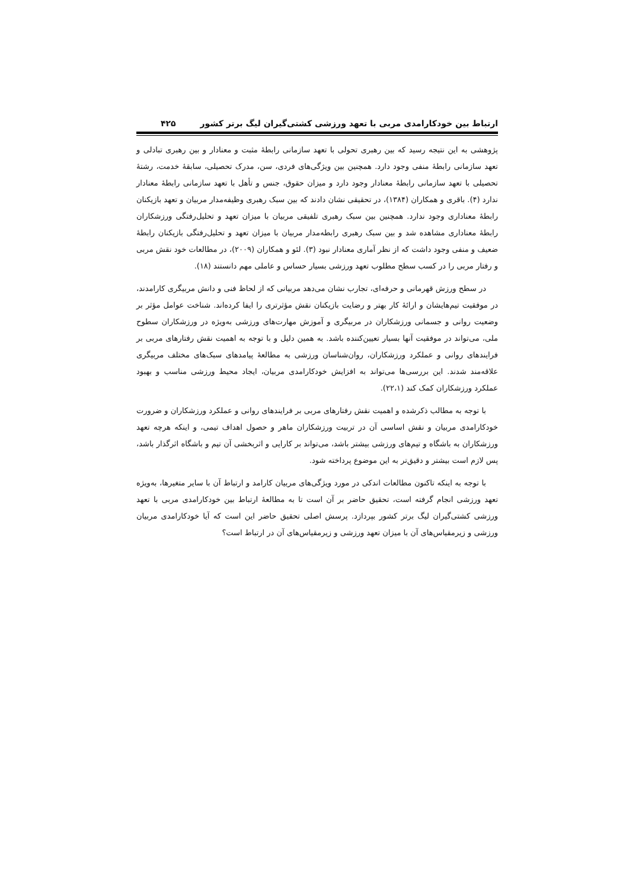ارتباط بین خودکارامدی مربی با تعهد ورزشی کشتی‌گیران لیگ برتر کشور ۴۲۵
پژوهشی به این نتیجه رسید که بین رهبری تحولی با تعهد سازمانی رابطهٔ مثبت و معنادار و بین رهبری تبادلی و تعهد سازمانی رابطهٔ منفی وجود دارد. همچنین بین ویژگی‌های فردی، سن، مدرک تحصیلی، سابقهٔ خدمت، رشتهٔ تحصیلی با تعهد سازمانی رابطهٔ معنادار وجود دارد و میزان حقوق، جنس و تأهل با تعهد سازمانی رابطهٔ معنادار ندارد (۴). باقری و همکاران (۱۳۸۴)، در تحقیقی نشان دادند که بین سبک رهبری وظیفه‌مدار مربیان و تعهد بازیکنان رابطهٔ معناداری وجود ندارد. همچنین بین سبک رهبری تلفیقی مربیان با میزان تعهد و تحلیل‌رفتگی ورزشکاران رابطهٔ معناداری مشاهده شد و بین سبک رهبری رابطه‌مدار مربیان با میزان تعهد و تحلیل‌رفتگی بازیکنان رابطهٔ ضعیف و منفی وجود داشت که از نظر آماری معنادار نبود (۳). لئو و همکاران (۲۰۰۹)، در مطالعات خود نقش مربی و رفتار مربی را در کسب سطح مطلوب تعهد ورزشی بسیار حساس و عاملی مهم دانستند (۱۸).
در سطح ورزش قهرمانی و حرفه‌ای، تجارب نشان می‌دهد مربیانی که از لحاظ فنی و دانش مربیگری کارامدند، در موفقیت تیم‌هایشان و ارائهٔ کار بهتر و رضایت بازیکنان نقش مؤثرتری را ایفا کرده‌اند. شناخت عوامل مؤثر بر وضعیت روانی و جسمانی ورزشکاران در مربیگری و آموزش مهارت‌های ورزشی به‌ویژه در ورزشکاران سطوح ملی، می‌تواند در موفقیت آنها بسیار تعیین‌کننده باشد. به همین دلیل و با توجه به اهمیت نقش رفتارهای مربی بر فرایندهای روانی و عملکرد ورزشکاران، روان‌شناسان ورزشی به مطالعهٔ پیامدهای سبک‌های مختلف مربیگری علاقه‌مند شدند. این بررسی‌ها می‌تواند به افزایش خودکارامدی مربیان، ایجاد محیط ورزشی مناسب و بهبود عملکرد ورزشکاران کمک کند (۲۲،۱).
با توجه به مطالب ذکرشده و اهمیت نقش رفتارهای مربی بر فرایندهای روانی و عملکرد ورزشکاران و ضرورت خودکارامدی مربیان و نقش اساسی آن در تربیت ورزشکاران ماهر و حصول اهداف تیمی، و اینکه هرچه تعهد ورزشکاران به باشگاه و تیم‌های ورزشی بیشتر باشد، می‌تواند بر کارایی و اثربخشی آن تیم و باشگاه اثرگذار باشد، پس لازم است بیشتر و دقیق‌تر به این موضوع پرداخته شود.
با توجه به اینکه تاکنون مطالعات اندکی در مورد ویژگی‌های مربیان کارامد و ارتباط آن با سایر متغیرها، به‌ویژه تعهد ورزشی انجام گرفته است، تحقیق حاضر بر آن است تا به مطالعهٔ ارتباط بین خودکارامدی مربی با تعهد ورزشی کشتی‌گیران لیگ برتر کشور بپردازد. پرسش اصلی تحقیق حاضر این است که آیا خودکارامدی مربیان ورزشی و زیرمقیاس‌های آن با میزان تعهد ورزشی و زیرمقیاس‌های آن در ارتباط است؟